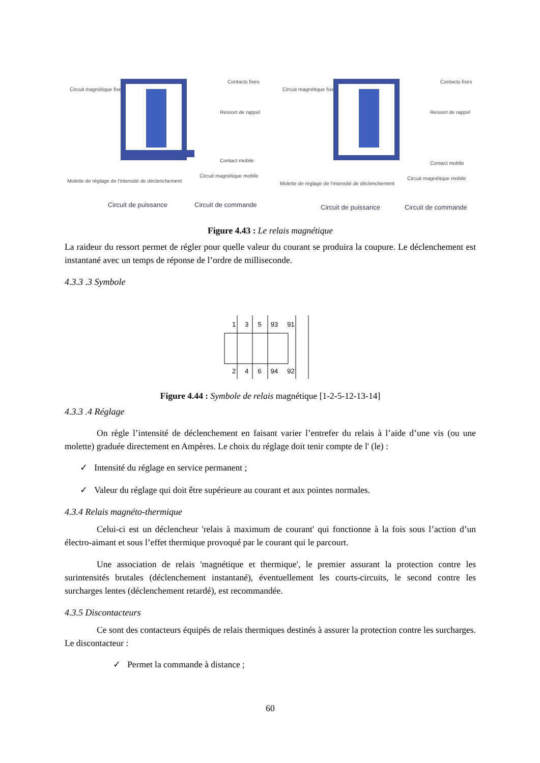Circuit magnétique fixe
Contacts fixes
Ressort de rappel
Contact mobile
Circuit magnétique mobile
Molette de réglage de l'intensité de déclenchement
Circuit de puissance Circuit de commande
Circuit magnétique fixe
Contacts fixes
Ressort de rappel
Contact mobile
Circuit magnétique mobile
Molette de réglage de l'intensité de déclenchement
Circuit de puissance Circuit de commande
Figure 4.43 : Le relais magnétique
La raideur du ressort permet de régler pour quelle valeur du courant se produira la coupure. Le déclenchement est instantané avec un temps de réponse de l’ordre de milliseconde.
4.3.3 .3 Symbole
1 3 5 93 91
2 4 6 94 92
Figure 4.44 : Symbole de relais magnétique [1-2-5-12-13-14]
4.3.3 .4 Réglage
On règle l’intensité de déclenchement en faisant varier l’entrefer du relais à l’aide d’une vis (ou une molette) graduée directement en Ampères. Le choix du réglage doit tenir compte de l' (le) :
✓ Intensité du réglage en service permanent ;
✓ Valeur du réglage qui doit être supérieure au courant et aux pointes normales.
4.3.4 Relais magnéto-thermique
Celui-ci est un déclencheur 'relais à maximum de courant' qui fonctionne à la fois sous l’action d’un électro-aimant et sous l’effet thermique provoqué par le courant qui le parcourt.
Une association de relais 'magnétique et thermique', le premier assurant la protection contre les surintensités brutales (déclenchement instantané), éventuellement les courts-circuits, le second contre les surcharges lentes (déclenchement retardé), est recommandée.
4.3.5 Discontacteurs
Ce sont des contacteurs équipés de relais thermiques destinés à assurer la protection contre les surcharges. Le discontacteur :
✓ Permet la commande à distance ;
60